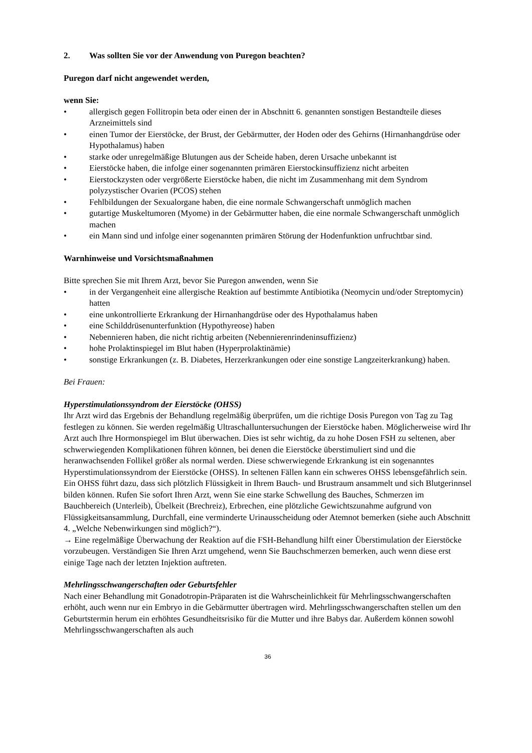2. Was sollten Sie vor der Anwendung von Puregon beachten?
Puregon darf nicht angewendet werden,
wenn Sie:
• allergisch gegen Follitropin beta oder einen der in Abschnitt 6. genannten sonstigen Bestandteile dieses Arzneimittels sind
• einen Tumor der Eierstöcke, der Brust, der Gebärmutter, der Hoden oder des Gehirns (Hirnanhangdrüse oder Hypothalamus) haben
• starke oder unregelmäßige Blutungen aus der Scheide haben, deren Ursache unbekannt ist
• Eierstöcke haben, die infolge einer sogenannten primären Eierstockinsuffizienz nicht arbeiten
• Eierstockzysten oder vergrößerte Eierstöcke haben, die nicht im Zusammenhang mit dem Syndrom polyzystischer Ovarien (PCOS) stehen
• Fehlbildungen der Sexualorgane haben, die eine normale Schwangerschaft unmöglich machen
• gutartige Muskeltumoren (Myome) in der Gebärmutter haben, die eine normale Schwangerschaft unmöglich machen
• ein Mann sind und infolge einer sogenannten primären Störung der Hodenfunktion unfruchtbar sind.
Warnhinweise und Vorsichtsmaßnahmen
Bitte sprechen Sie mit Ihrem Arzt, bevor Sie Puregon anwenden, wenn Sie
• in der Vergangenheit eine allergische Reaktion auf bestimmte Antibiotika (Neomycin und/oder Streptomycin) hatten
• eine unkontrollierte Erkrankung der Hirnanhangdrüse oder des Hypothalamus haben
• eine Schilddrüsenunterfunktion (Hypothyreose) haben
• Nebennieren haben, die nicht richtig arbeiten (Nebennierenrindeninsuffizienz)
• hohe Prolaktinspiegel im Blut haben (Hyperprolaktinämie)
• sonstige Erkrankungen (z. B. Diabetes, Herzerkrankungen oder eine sonstige Langzeiterkrankung) haben.
Bei Frauen:
Hyperstimulationssyndrom der Eierstöcke (OHSS)
Ihr Arzt wird das Ergebnis der Behandlung regelmäßig überprüfen, um die richtige Dosis Puregon von Tag zu Tag festlegen zu können. Sie werden regelmäßig Ultraschalluntersuchungen der Eierstöcke haben. Möglicherweise wird Ihr Arzt auch Ihre Hormonspiegel im Blut überwachen. Dies ist sehr wichtig, da zu hohe Dosen FSH zu seltenen, aber schwerwiegenden Komplikationen führen können, bei denen die Eierstöcke überstimuliert sind und die heranwachsenden Follikel größer als normal werden. Diese schwerwiegende Erkrankung ist ein sogenanntes Hyperstimulationssyndrom der Eierstöcke (OHSS). In seltenen Fällen kann ein schweres OHSS lebensgefährlich sein. Ein OHSS führt dazu, dass sich plötzlich Flüssigkeit in Ihrem Bauch- und Brustraum ansammelt und sich Blutgerinnsel bilden können. Rufen Sie sofort Ihren Arzt, wenn Sie eine starke Schwellung des Bauches, Schmerzen im Bauchbereich (Unterleib), Übelkeit (Brechreiz), Erbrechen, eine plötzliche Gewichtszunahme aufgrund von Flüssigkeitsansammlung, Durchfall, eine verminderte Urinausscheidung oder Atemnot bemerken (siehe auch Abschnitt 4. „Welche Nebenwirkungen sind möglich?“).
→ Eine regelmäßige Überwachung der Reaktion auf die FSH-Behandlung hilft einer Überstimulation der Eierstöcke vorzubeugen. Verständigen Sie Ihren Arzt umgehend, wenn Sie Bauchschmerzen bemerken, auch wenn diese erst einige Tage nach der letzten Injektion auftreten.
Mehrlingsschwangerschaften oder Geburtsfehler
Nach einer Behandlung mit Gonadotropin-Präparaten ist die Wahrscheinlichkeit für Mehrlingsschwangerschaften erhöht, auch wenn nur ein Embryo in die Gebärmutter übertragen wird. Mehrlingsschwangerschaften stellen um den Geburtstermin herum ein erhöhtes Gesundheitsrisiko für die Mutter und ihre Babys dar. Außerdem können sowohl Mehrlingsschwangerschaften als auch
36